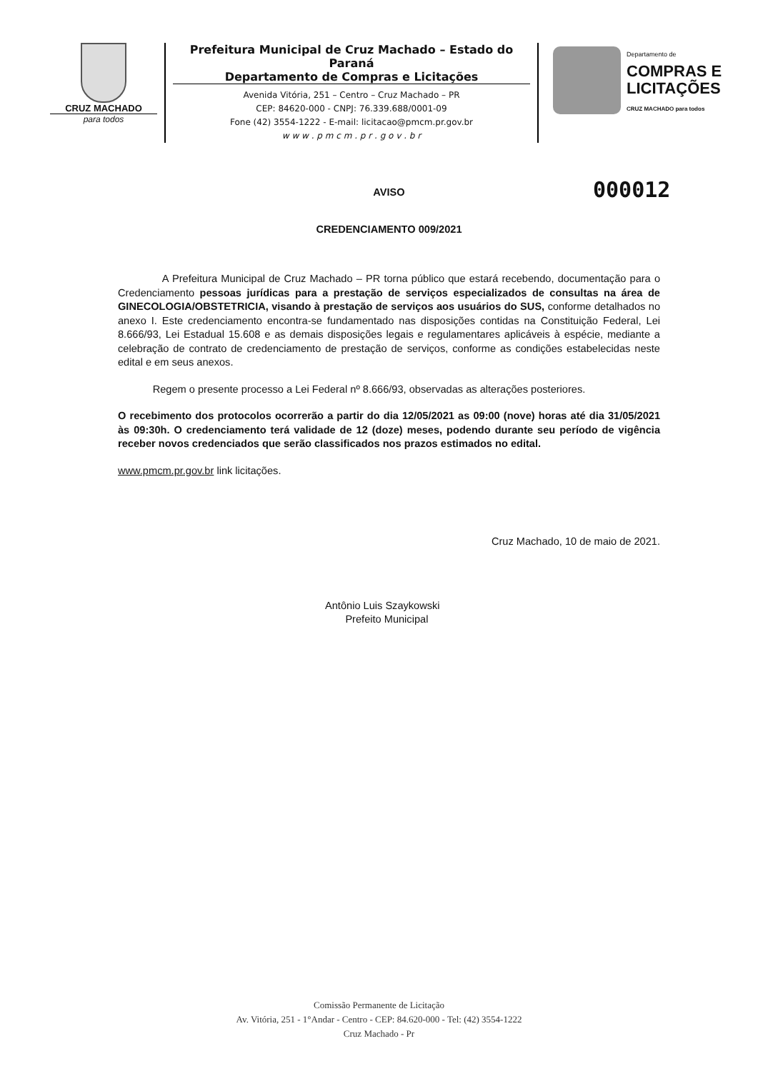CRUZ MACHADO
para todos
Prefeitura Municipal de Cruz Machado – Estado do Paraná
Departamento de Compras e Licitações
Avenida Vitória, 251 – Centro – Cruz Machado – PR
CEP: 84620-000 - CNPJ: 76.339.688/0001-09
Fone (42) 3554-1222 - E-mail: licitacao@pmcm.pr.gov.br
w w w . p m c m . p r . g o v . b r
Departamento de
COMPRAS E
LICITAÇÕES
CRUZ MACHADO para todos
000012
AVISO
CREDENCIAMENTO 009/2021
A Prefeitura Municipal de Cruz Machado – PR torna público que estará recebendo, documentação para o Credenciamento pessoas jurídicas para a prestação de serviços especializados de consultas na área de GINECOLOGIA/OBSTETRICIA, visando à prestação de serviços aos usuários do SUS, conforme detalhados no anexo I. Este credenciamento encontra-se fundamentado nas disposições contidas na Constituição Federal, Lei 8.666/93, Lei Estadual 15.608 e as demais disposições legais e regulamentares aplicáveis à espécie, mediante a celebração de contrato de credenciamento de prestação de serviços, conforme as condições estabelecidas neste edital e em seus anexos.
Regem o presente processo a Lei Federal nº 8.666/93, observadas as alterações posteriores.
O recebimento dos protocolos ocorrerão a partir do dia 12/05/2021 as 09:00 (nove) horas até dia 31/05/2021 às 09:30h. O credenciamento terá validade de 12 (doze) meses, podendo durante seu período de vigência receber novos credenciados que serão classificados nos prazos estimados no edital.
www.pmcm.pr.gov.br link licitações.
Cruz Machado, 10 de maio de 2021.
Antônio Luis Szaykowski
Prefeito Municipal
Comissão Permanente de Licitação
Av. Vitória, 251 - 1°Andar - Centro - CEP: 84.620-000 - Tel: (42) 3554-1222
Cruz Machado - Pr